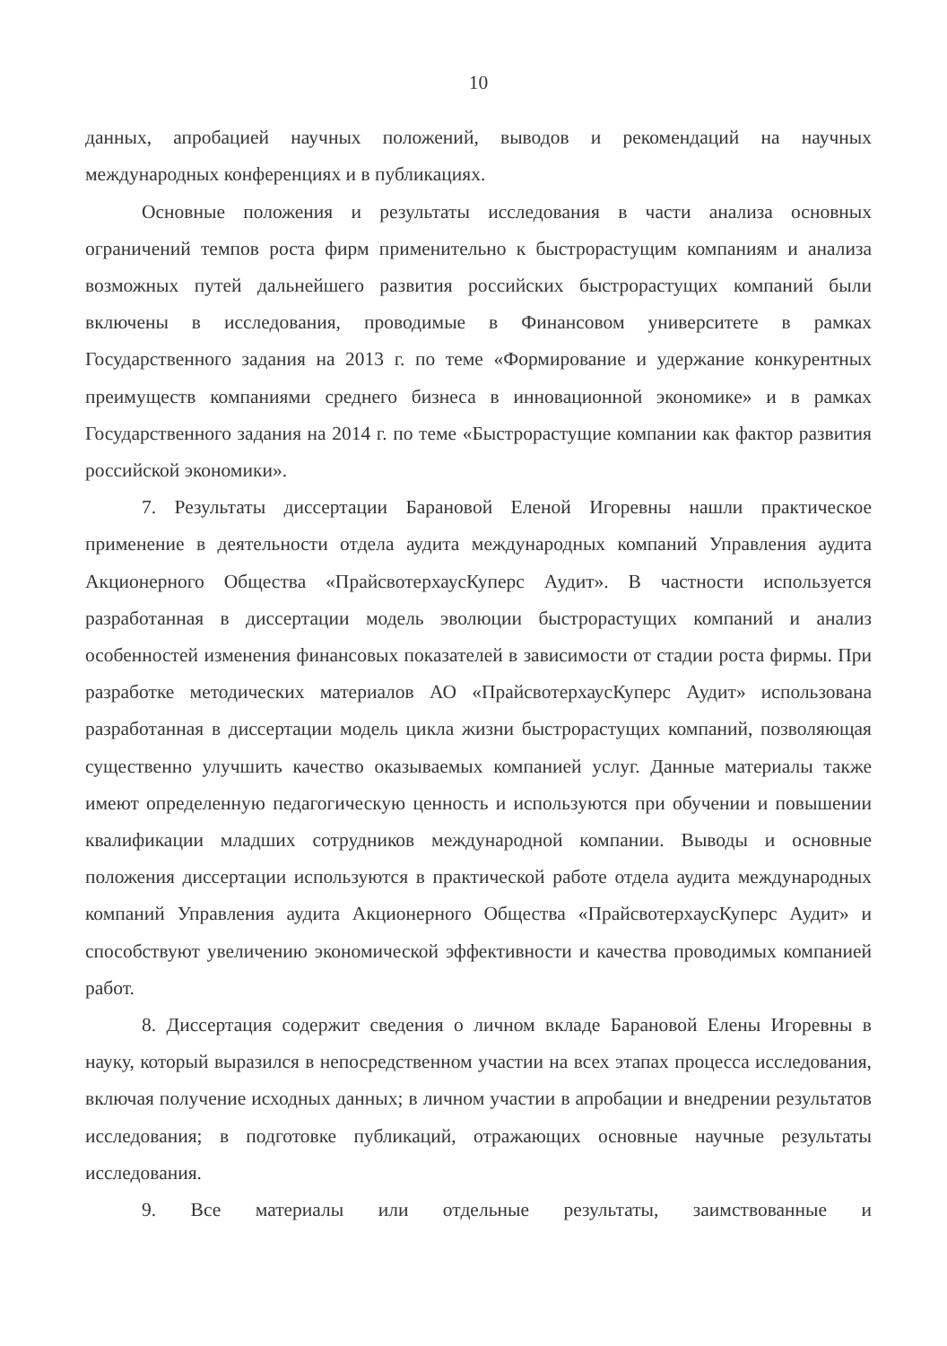10
данных, апробацией научных положений, выводов и рекомендаций на научных международных конференциях и в публикациях.
Основные положения и результаты исследования в части анализа основных ограничений темпов роста фирм применительно к быстрорастущим компаниям и анализа возможных путей дальнейшего развития российских быстрорастущих компаний были включены в исследования, проводимые в Финансовом университете в рамках Государственного задания на 2013 г. по теме «Формирование и удержание конкурентных преимуществ компаниями среднего бизнеса в инновационной экономике» и в рамках Государственного задания на 2014 г. по теме «Быстрорастущие компании как фактор развития российской экономики».
7. Результаты диссертации Барановой Еленой Игоревны нашли практическое применение в деятельности отдела аудита международных компаний Управления аудита Акционерного Общества «ПрайсвотерхаусКуперс Аудит». В частности используется разработанная в диссертации модель эволюции быстрорастущих компаний и анализ особенностей изменения финансовых показателей в зависимости от стадии роста фирмы. При разработке методических материалов АО «ПрайсвотерхаусКуперс Аудит» использована разработанная в диссертации модель цикла жизни быстрорастущих компаний, позволяющая существенно улучшить качество оказываемых компанией услуг. Данные материалы также имеют определенную педагогическую ценность и используются при обучении и повышении квалификации младших сотрудников международной компании. Выводы и основные положения диссертации используются в практической работе отдела аудита международных компаний Управления аудита Акционерного Общества «ПрайсвотерхаусКуперс Аудит» и способствуют увеличению экономической эффективности и качества проводимых компанией работ.
8. Диссертация содержит сведения о личном вкладе Барановой Елены Игоревны в науку, который выразился в непосредственном участии на всех этапах процесса исследования, включая получение исходных данных; в личном участии в апробации и внедрении результатов исследования; в подготовке публикаций, отражающих основные научные результаты исследования.
9. Все материалы или отдельные результаты, заимствованные и